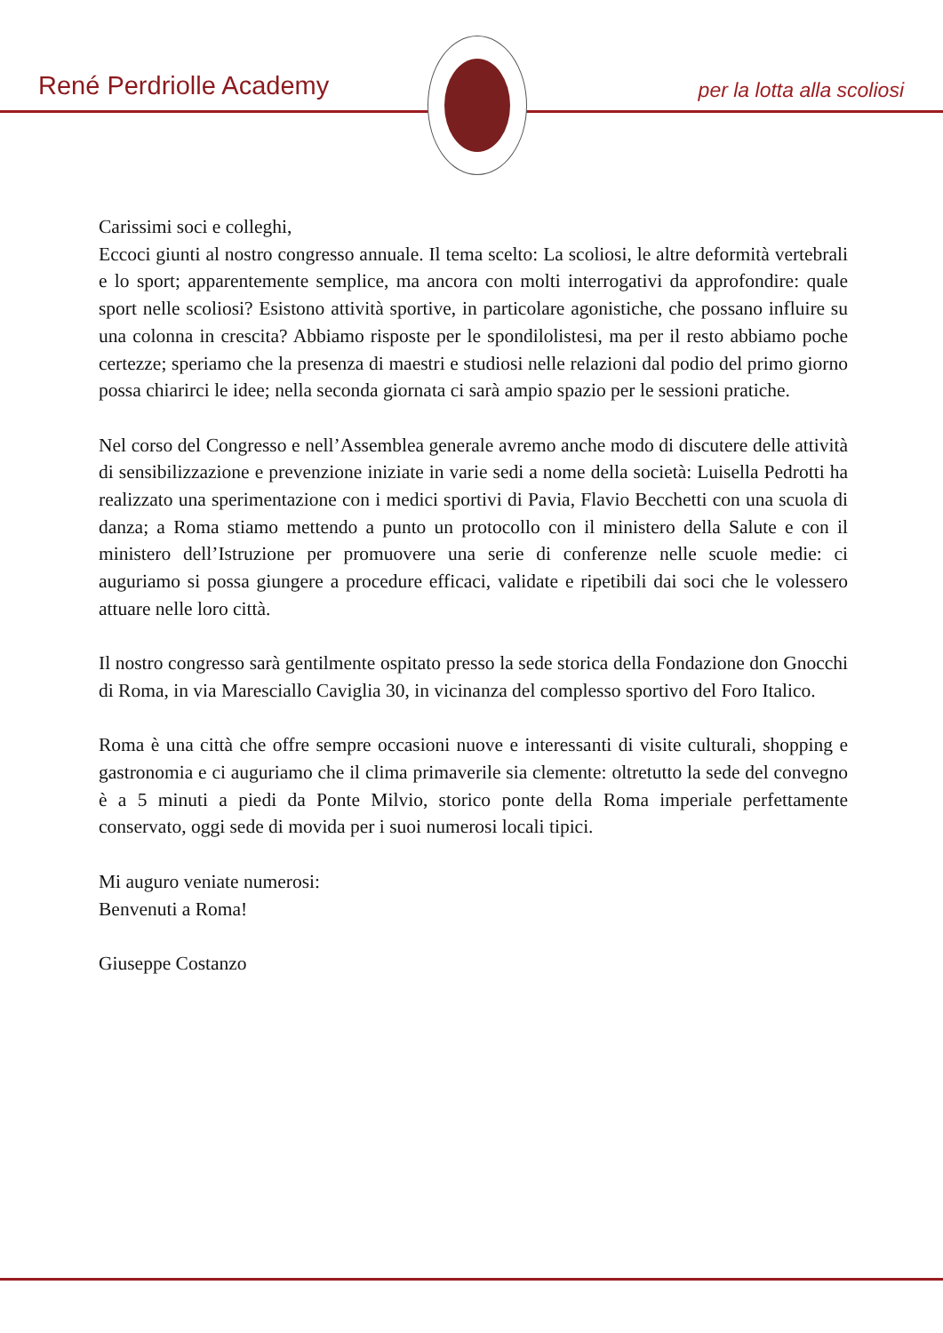René Perdriolle Academy per la lotta alla scoliosi
Carissimi soci e colleghi,
Eccoci giunti al nostro congresso annuale. Il tema scelto: La scoliosi, le altre deformità vertebrali e lo sport; apparentemente semplice, ma ancora con molti interrogativi da approfondire: quale sport nelle scoliosi? Esistono attività sportive, in particolare agonistiche, che possano influire su una colonna in crescita? Abbiamo risposte per le spondilolistesi, ma per il resto abbiamo poche certezze; speriamo che la presenza di maestri e studiosi nelle relazioni dal podio del primo giorno possa chiarirci le idee; nella seconda giornata ci sarà ampio spazio per le sessioni pratiche.
Nel corso del Congresso e nell’Assemblea generale avremo anche modo di discutere delle attività di sensibilizzazione e prevenzione iniziate in varie sedi a nome della società: Luisella Pedrotti ha realizzato una sperimentazione con i medici sportivi di Pavia, Flavio Becchetti con una scuola di danza; a Roma stiamo mettendo a punto un protocollo con il ministero della Salute e con il ministero dell’Istruzione per promuovere una serie di conferenze nelle scuole medie: ci auguriamo si possa giungere a procedure efficaci, validate e ripetibili dai soci che le volessero attuare nelle loro città.
Il nostro congresso sarà gentilmente ospitato presso la sede storica della Fondazione don Gnocchi di Roma, in via Maresciallo Caviglia 30, in vicinanza del complesso sportivo del Foro Italico.
Roma è una città che offre sempre occasioni nuove e interessanti di visite culturali, shopping e gastronomia e ci auguriamo che il clima primaverile sia clemente: oltretutto la sede del convegno è a 5 minuti a piedi da Ponte Milvio, storico ponte della Roma imperiale perfettamente conservato, oggi sede di movida per i suoi numerosi locali tipici.
Mi auguro veniate numerosi:
Benvenuti a Roma!
Giuseppe Costanzo